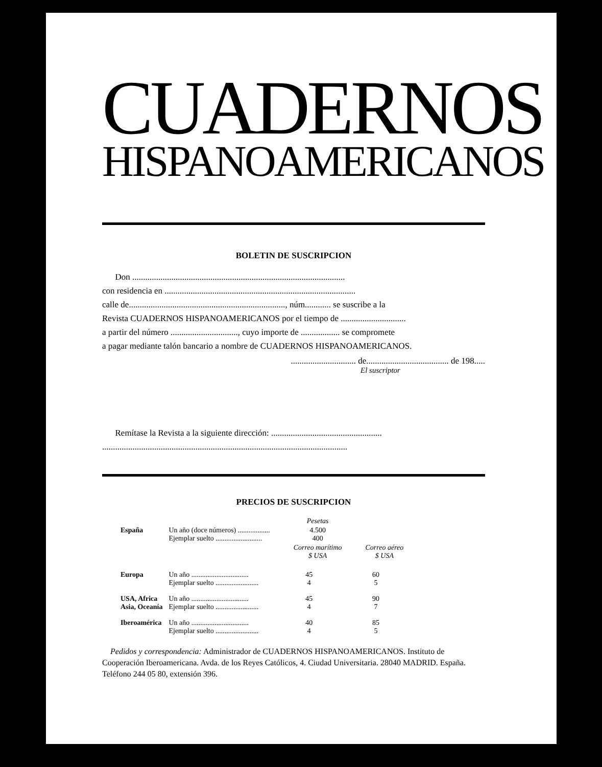CUADERNOS
HISPANOAMERICANOS
BOLETIN DE SUSCRIPCION
Don ..................................................................................................
con residencia en ........................................................................................
calle de........................................................................, núm............ se suscribe a la
Revista CUADERNOS HISPANOAMERICANOS por el tiempo de ..............................
a partir del número ..............................., cuyo importe de .................. se compromete
a pagar mediante talón bancario a nombre de CUADERNOS HISPANOAMERICANOS.
.............................. de...................................... de 198.....
El suscriptor
Remítase la Revista a la siguiente dirección: ...................................................
.................................................................................................................
PRECIOS DE SUSCRIPCION
| | | Pesetas | |
| España | Un año (doce números) .................. Ejemplar suelto .......................... | 4.500 400 | |
| | | Correo marítimo $ USA | Correo aéreo $ USA |
| Europa | Un año ................................ Ejemplar suelto ........................ | 45 4 | 60 5 |
| USA, Africa Asia, Oceanía | Un año ................................ Ejemplar suelto ........................ | 45 4 | 90 7 |
| Iberoamérica | Un año ................................ Ejemplar suelto ........................ | 40 4 | 85 5 |
Pedidos y correspondencia: Administrador de CUADERNOS HISPANOAMERICANOS. Instituto de Cooperación Iberoamericana. Avda. de los Reyes Católicos, 4. Ciudad Universitaria. 28040 MADRID. España. Teléfono 244 05 80, extensión 396.